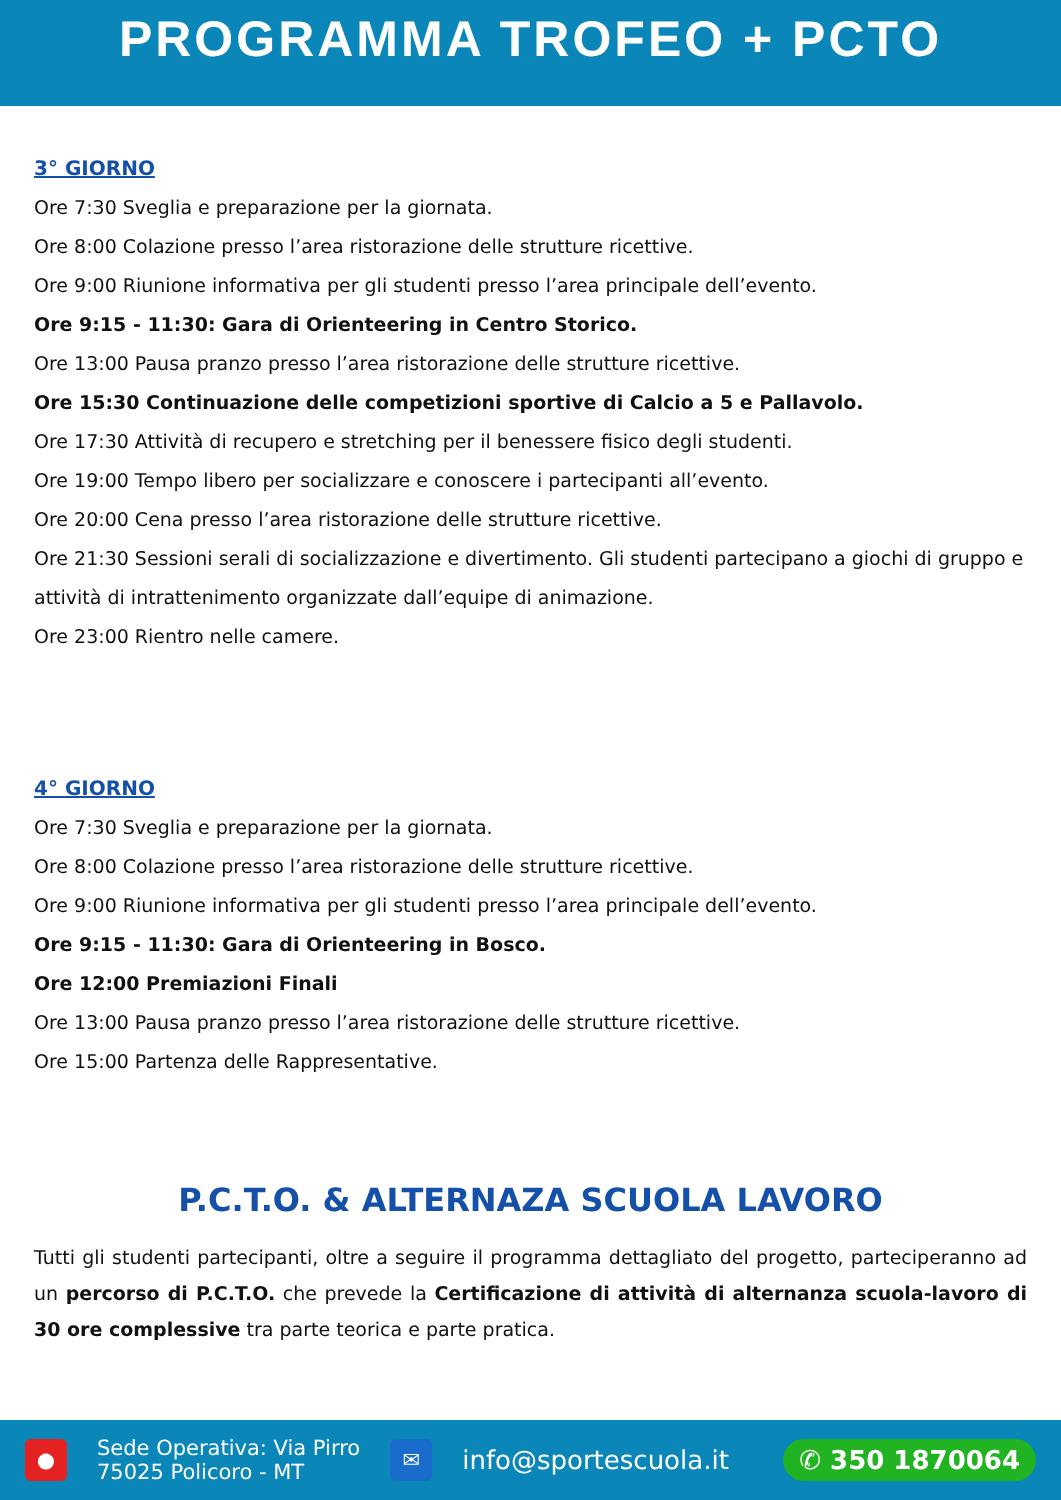PROGRAMMA TROFEO + PCTO
3° GIORNO
Ore 7:30 Sveglia e preparazione per la giornata.
Ore 8:00 Colazione presso l’area ristorazione delle strutture ricettive.
Ore 9:00 Riunione informativa per gli studenti presso l’area principale dell’evento.
Ore 9:15 - 11:30: Gara di Orienteering in Centro Storico.
Ore 13:00 Pausa pranzo presso l’area ristorazione delle strutture ricettive.
Ore 15:30 Continuazione delle competizioni sportive di Calcio a 5 e Pallavolo.
Ore 17:30 Attività di recupero e stretching per il benessere fisico degli studenti.
Ore 19:00 Tempo libero per socializzare e conoscere i partecipanti all’evento.
Ore 20:00 Cena presso l’area ristorazione delle strutture ricettive.
Ore 21:30 Sessioni serali di socializzazione e divertimento. Gli studenti partecipano a giochi di gruppo e attività di intrattenimento organizzate dall’equipe di animazione.
Ore 23:00 Rientro nelle camere.
4° GIORNO
Ore 7:30 Sveglia e preparazione per la giornata.
Ore 8:00 Colazione presso l’area ristorazione delle strutture ricettive.
Ore 9:00 Riunione informativa per gli studenti presso l’area principale dell’evento.
Ore 9:15 - 11:30: Gara di Orienteering in Bosco.
Ore 12:00 Premiazioni Finali
Ore 13:00 Pausa pranzo presso l’area ristorazione delle strutture ricettive.
Ore 15:00 Partenza delle Rappresentative.
P.C.T.O. & ALTERNAZA SCUOLA LAVORO
Tutti gli studenti partecipanti, oltre a seguire il programma dettagliato del progetto, parteciperanno ad un percorso di P.C.T.O. che prevede la Certificazione di attività di alternanza scuola-lavoro di 30 ore complessive tra parte teorica e parte pratica.
●
Sede Operativa: Via Pirro
75025 Policoro - MT
✉
info@sportescuola.it
✆ 350 1870064